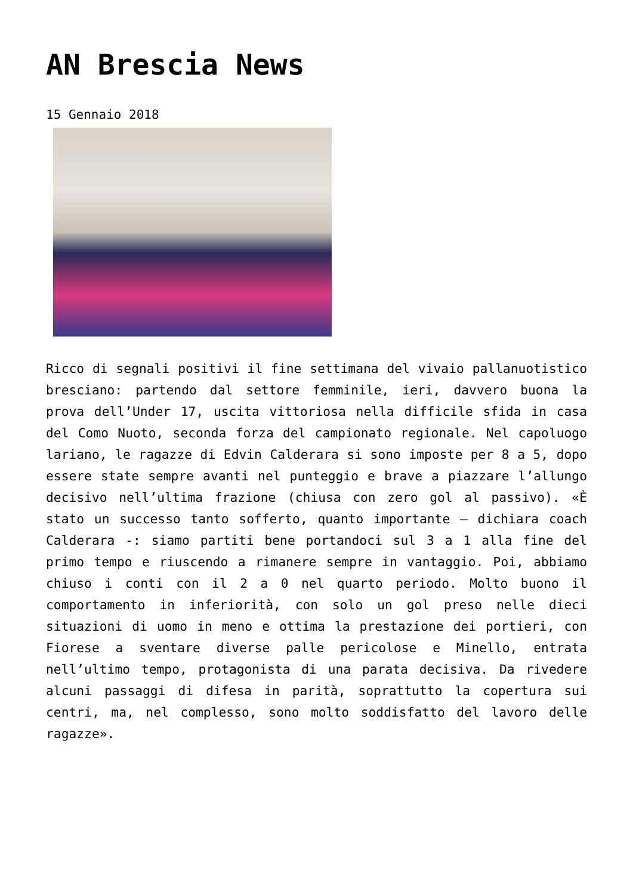AN Brescia News
15 Gennaio 2018
Ricco di segnali positivi il fine settimana del vivaio pallanuotistico bresciano: partendo dal settore femminile, ieri, davvero buona la prova dell’Under 17, uscita vittoriosa nella difficile sfida in casa del Como Nuoto, seconda forza del campionato regionale. Nel capoluogo lariano, le ragazze di Edvin Calderara si sono imposte per 8 a 5, dopo essere state sempre avanti nel punteggio e brave a piazzare l’allungo decisivo nell’ultima frazione (chiusa con zero gol al passivo). «È stato un successo tanto sofferto, quanto importante – dichiara coach Calderara -: siamo partiti bene portandoci sul 3 a 1 alla fine del primo tempo e riuscendo a rimanere sempre in vantaggio. Poi, abbiamo chiuso i conti con il 2 a 0 nel quarto periodo. Molto buono il comportamento in inferiorità, con solo un gol preso nelle dieci situazioni di uomo in meno e ottima la prestazione dei portieri, con Fiorese a sventare diverse palle pericolose e Minello, entrata nell’ultimo tempo, protagonista di una parata decisiva. Da rivedere alcuni passaggi di difesa in parità, soprattutto la copertura sui centri, ma, nel complesso, sono molto soddisfatto del lavoro delle ragazze».